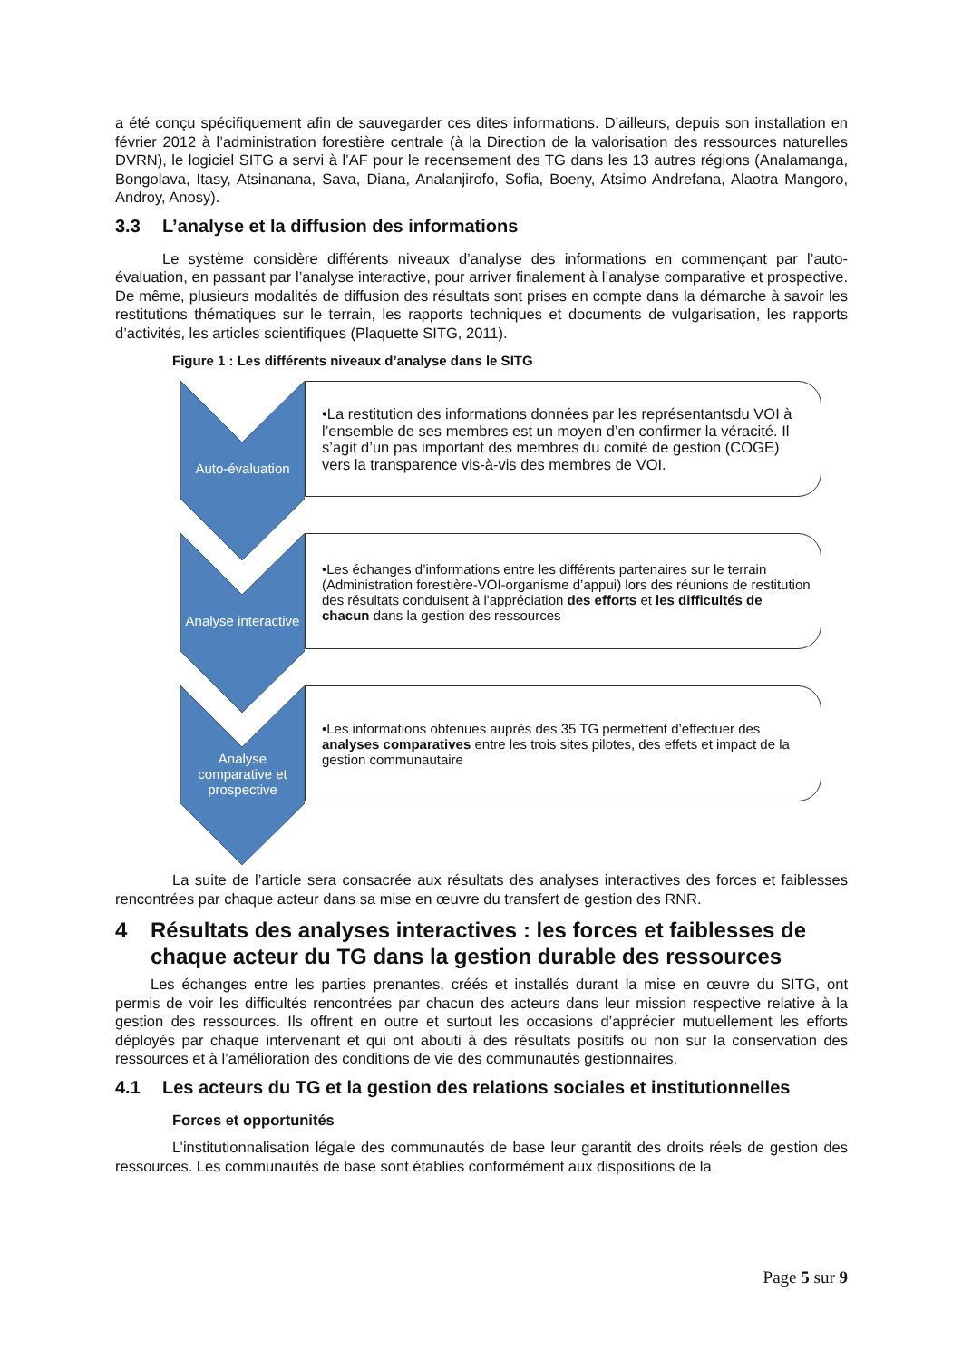a été conçu spécifiquement afin de sauvegarder ces dites informations. D’ailleurs, depuis son installation en février 2012 à l’administration forestière centrale (à la Direction de la valorisation des ressources naturelles DVRN), le logiciel SITG a servi à l’AF pour le recensement des TG dans les 13 autres régions (Analamanga, Bongolava, Itasy, Atsinanana, Sava, Diana, Analanjirofo, Sofia, Boeny, Atsimo Andrefana, Alaotra Mangoro, Androy, Anosy).
3.3 L’analyse et la diffusion des informations
Le système considère différents niveaux d’analyse des informations en commençant par l’auto-évaluation, en passant par l’analyse interactive, pour arriver finalement à l’analyse comparative et prospective. De même, plusieurs modalités de diffusion des résultats sont prises en compte dans la démarche à savoir les restitutions thématiques sur le terrain, les rapports techniques et documents de vulgarisation, les rapports d’activités, les articles scientifiques (Plaquette SITG, 2011).
Figure 1 : Les différents niveaux d’analyse dans le SITG
Auto-évaluation
•La restitution des informations données par les représentantsdu VOI à l’ensemble de ses membres est un moyen d’en confirmer la véracité. Il s’agit d’un pas important des membres du comité de gestion (COGE) vers la transparence vis-à-vis des membres de VOI.
Analyse interactive
•Les échanges d’informations entre les différents partenaires sur le terrain (Administration forestière-VOI-organisme d’appui) lors des réunions de restitution des résultats conduisent à l'appréciation des efforts et les difficultés de chacun dans la gestion des ressources
Analyse comparative et prospective
•Les informations obtenues auprès des 35 TG permettent d’effectuer des analyses comparatives entre les trois sites pilotes, des effets et impact de la gestion communautaire
La suite de l’article sera consacrée aux résultats des analyses interactives des forces et faiblesses rencontrées par chaque acteur dans sa mise en œuvre du transfert de gestion des RNR.
4 Résultats des analyses interactives : les forces et faiblesses de chaque acteur du TG dans la gestion durable des ressources
Les échanges entre les parties prenantes, créés et installés durant la mise en œuvre du SITG, ont permis de voir les difficultés rencontrées par chacun des acteurs dans leur mission respective relative à la gestion des ressources. Ils offrent en outre et surtout les occasions d’apprécier mutuellement les efforts déployés par chaque intervenant et qui ont abouti à des résultats positifs ou non sur la conservation des ressources et à l’amélioration des conditions de vie des communautés gestionnaires.
4.1 Les acteurs du TG et la gestion des relations sociales et institutionnelles
Forces et opportunités
L’institutionnalisation légale des communautés de base leur garantit des droits réels de gestion des ressources. Les communautés de base sont établies conformément aux dispositions de la
Page 5 sur 9